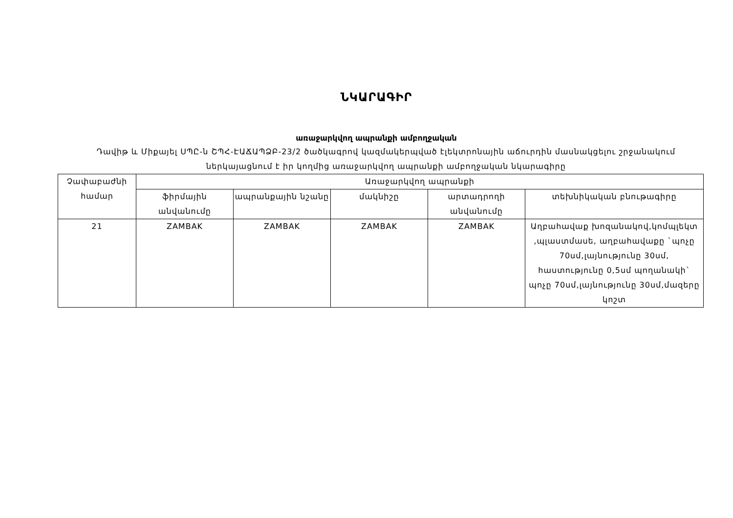ՆԿԱՐԱԳԻՐ
առաջարկվող ապրանքի ամբողջական
Դավիթ և Միքայել ՍՊԸ-ն ՇՊՀ-ԷԱՃԱՊՁԲ-23/2 ծածկագրով կազմակերպված էլեկտրոնային աճուրդին մասնակցելու շրջանակում ներկայացնում է իր կողմից առաջարկվող ապրանքի ամբողջական նկարագիրը
| Չափաբաժնի համար | Առաջարկվող ապրանքի | | | | |
| --- | --- | --- | --- | --- | --- |
| | ֆիրմային անվանումը | ապրանքային նշանը | մակնիշը | արտադրողի անվանումը | տեխնիկական բնութագիրը |
| 21 | ZAMBAK | ZAMBAK | ZAMBAK | ZAMBAK | Աղբահավաք խոզանակով,կոմպլեկտ ,պլաստմասե, աղբահավաքը `պոչը 70սմ,լայնությունը 30սմ, հաստությունը 0,5սմ պողանակի` պոչը 70սմ,լայնությունը 30սմ,մազերը կոշտ |